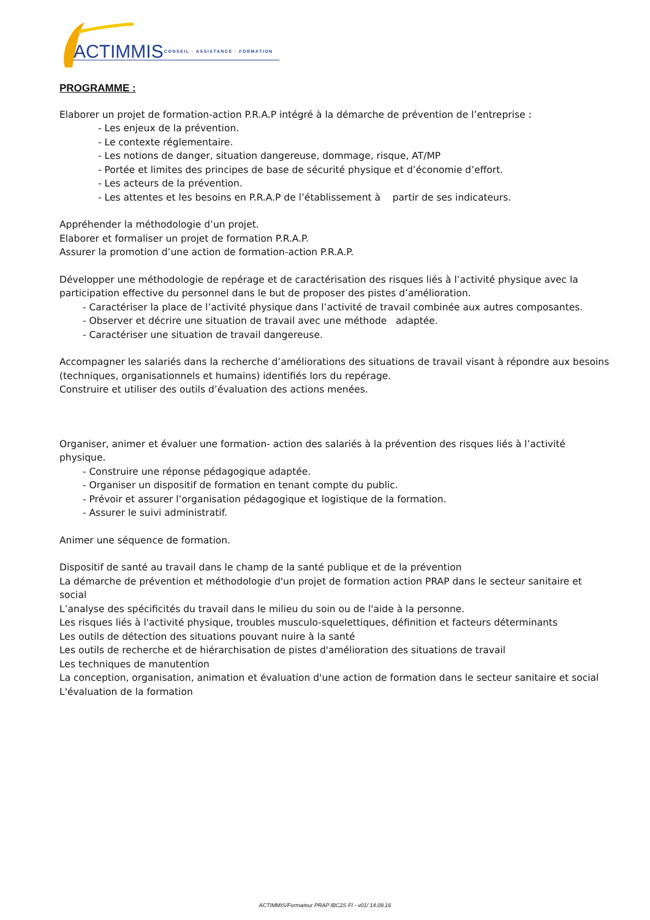ACTIMMIS
CONSEIL · ASSISTANCE · FORMATION
PROGRAMME :
Elaborer un projet de formation-action P.R.A.P intégré à la démarche de prévention de l’entreprise :
- Les enjeux de la prévention.
- Le contexte réglementaire.
- Les notions de danger, situation dangereuse, dommage, risque, AT/MP
- Portée et limites des principes de base de sécurité physique et d’économie d’effort.
- Les acteurs de la prévention.
- Les attentes et les besoins en P.R.A.P de l’établissement à partir de ses indicateurs.
Appréhender la méthodologie d’un projet.
Elaborer et formaliser un projet de formation P.R.A.P.
Assurer la promotion d’une action de formation-action P.R.A.P.
Développer une méthodologie de repérage et de caractérisation des risques liés à l’activité physique avec la participation effective du personnel dans le but de proposer des pistes d’amélioration.
- Caractériser la place de l’activité physique dans l’activité de travail combinée aux autres composantes.
- Observer et décrire une situation de travail avec une méthode adaptée.
- Caractériser une situation de travail dangereuse.
Accompagner les salariés dans la recherche d’améliorations des situations de travail visant à répondre aux besoins (techniques, organisationnels et humains) identifiés lors du repérage.
Construire et utiliser des outils d’évaluation des actions menées.
Organiser, animer et évaluer une formation- action des salariés à la prévention des risques liés à l’activité physique.
- Construire une réponse pédagogique adaptée.
- Organiser un dispositif de formation en tenant compte du public.
- Prévoir et assurer l’organisation pédagogique et logistique de la formation.
- Assurer le suivi administratif.
Animer une séquence de formation.
Dispositif de santé au travail dans le champ de la santé publique et de la prévention
La démarche de prévention et méthodologie d'un projet de formation action PRAP dans le secteur sanitaire et social
L’analyse des spécificités du travail dans le milieu du soin ou de l'aide à la personne.
Les risques liés à l'activité physique, troubles musculo-squelettiques, définition et facteurs déterminants
Les outils de détection des situations pouvant nuire à la santé
Les outils de recherche et de hiérarchisation de pistes d'amélioration des situations de travail
Les techniques de manutention
La conception, organisation, animation et évaluation d'une action de formation dans le secteur sanitaire et social
L'évaluation de la formation
ACTIMMIS/Formateur PRAP IBC2S FI - v01/ 14.09.16